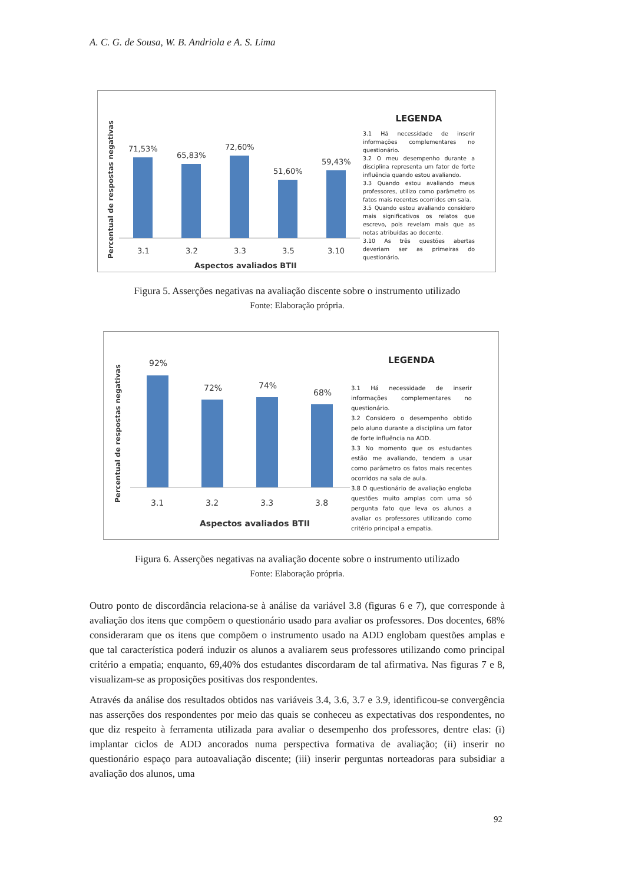A. C. G. de Sousa, W. B. Andriola e A. S. Lima
Percentual de respostas negativas
71,53%
3.1
65,83%
3.2
72,60%
3.3
51,60%
3.5
59,43%
3.10
Aspectos avaliados BTII
LEGENDA
3.1 Há necessidade de inserir informações complementares no questionário.
3.2 O meu desempenho durante a disciplina representa um fator de forte influência quando estou avaliando.
3.3 Quando estou avaliando meus professores, utilizo como parâmetro os fatos mais recentes ocorridos em sala.
3.5 Quando estou avaliando considero mais significativos os relatos que escrevo, pois revelam mais que as notas atribuídas ao docente.
3.10 As três questões abertas deveriam ser as primeiras do questionário.
Figura 5. Asserções negativas na avaliação discente sobre o instrumento utilizado
Fonte: Elaboração própria.
Percentual de respostas negativas
92%
3.1
72%
3.2
74%
3.3
68%
3.8
Aspectos avaliados BTII
LEGENDA
3.1 Há necessidade de inserir informações complementares no questionário.
3.2 Considero o desempenho obtido pelo aluno durante a disciplina um fator de forte influência na ADD.
3.3 No momento que os estudantes estão me avaliando, tendem a usar como parâmetro os fatos mais recentes ocorridos na sala de aula.
3.8 O questionário de avaliação engloba questões muito amplas com uma só pergunta fato que leva os alunos a avaliar os professores utilizando como critério principal a empatia.
Figura 6. Asserções negativas na avaliação docente sobre o instrumento utilizado
Fonte: Elaboração própria.
Outro ponto de discordância relaciona-se à análise da variável 3.8 (figuras 6 e 7), que corresponde à avaliação dos itens que compõem o questionário usado para avaliar os professores. Dos docentes, 68% consideraram que os itens que compõem o instrumento usado na ADD englobam questões amplas e que tal característica poderá induzir os alunos a avaliarem seus professores utilizando como principal critério a empatia; enquanto, 69,40% dos estudantes discordaram de tal afirmativa. Nas figuras 7 e 8, visualizam-se as proposições positivas dos respondentes.
Através da análise dos resultados obtidos nas variáveis 3.4, 3.6, 3.7 e 3.9, identificou-se convergência nas asserções dos respondentes por meio das quais se conheceu as expectativas dos respondentes, no que diz respeito à ferramenta utilizada para avaliar o desempenho dos professores, dentre elas: (i) implantar ciclos de ADD ancorados numa perspectiva formativa de avaliação; (ii) inserir no questionário espaço para autoavaliação discente; (iii) inserir perguntas norteadoras para subsidiar a avaliação dos alunos, uma
92